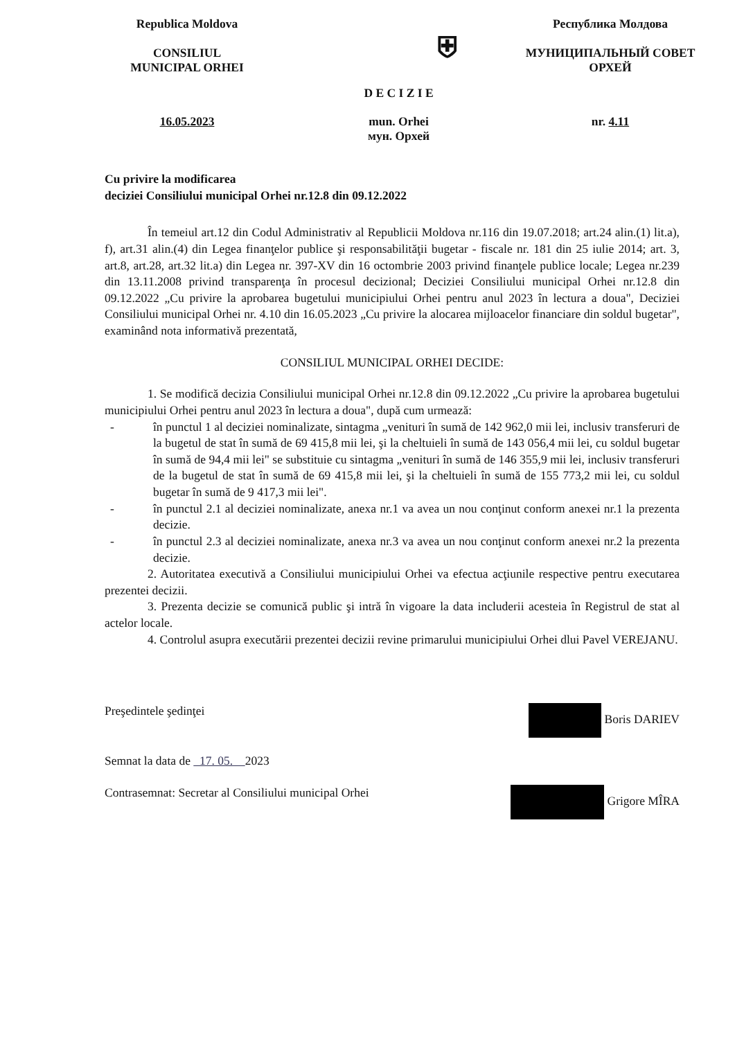Republica Moldova
CONSILIUL
MUNICIPAL ORHEI
⛨
D E C I Z I E
Республика Молдова
МУНИЦИПАЛЬНЫЙ СОВЕТ
ОРХЕЙ
16.05.2023 mun. Orhei
мун. Орхей
nr. 4.11
Cu privire la modificarea
deciziei Consiliului municipal Orhei nr.12.8 din 09.12.2022
În temeiul art.12 din Codul Administrativ al Republicii Moldova nr.116 din 19.07.2018; art.24 alin.(1) lit.a), f), art.31 alin.(4) din Legea finanţelor publice şi responsabilităţii bugetar - fiscale nr. 181 din 25 iulie 2014; art. 3, art.8, art.28, art.32 lit.a) din Legea nr. 397-XV din 16 octombrie 2003 privind finanţele publice locale; Legea nr.239 din 13.11.2008 privind transparenţa în procesul decizional; Deciziei Consiliului municipal Orhei nr.12.8 din 09.12.2022 „Cu privire la aprobarea bugetului municipiului Orhei pentru anul 2023 în lectura a doua", Deciziei Consiliului municipal Orhei nr. 4.10 din 16.05.2023 „Cu privire la alocarea mijloacelor financiare din soldul bugetar", examinând nota informativă prezentată,
CONSILIUL MUNICIPAL ORHEI DECIDE:
1. Se modifică decizia Consiliului municipal Orhei nr.12.8 din 09.12.2022 „Cu privire la aprobarea bugetului municipiului Orhei pentru anul 2023 în lectura a doua", după cum urmează:
- în punctul 1 al deciziei nominalizate, sintagma „venituri în sumă de 142 962,0 mii lei, inclusiv transferuri de la bugetul de stat în sumă de 69 415,8 mii lei, şi la cheltuieli în sumă de 143 056,4 mii lei, cu soldul bugetar în sumă de 94,4 mii lei" se substituie cu sintagma „venituri în sumă de 146 355,9 mii lei, inclusiv transferuri de la bugetul de stat în sumă de 69 415,8 mii lei, şi la cheltuieli în sumă de 155 773,2 mii lei, cu soldul bugetar în sumă de 9 417,3 mii lei".
- în punctul 2.1 al deciziei nominalizate, anexa nr.1 va avea un nou conţinut conform anexei nr.1 la prezenta decizie.
- în punctul 2.3 al deciziei nominalizate, anexa nr.3 va avea un nou conţinut conform anexei nr.2 la prezenta decizie.
2. Autoritatea executivă a Consiliului municipiului Orhei va efectua acţiunile respective pentru executarea prezentei decizii.
3. Prezenta decizie se comunică public şi intră în vigoare la data includerii acesteia în Registrul de stat al actelor locale.
4. Controlul asupra executării prezentei decizii revine primarului municipiului Orhei dlui Pavel VEREJANU.
Preşedintele şedinţei Boris DARIEV
Semnat la data de 17. 05. 2023
Contrasemnat: Secretar al Consiliului municipal Orhei Grigore MÎRA